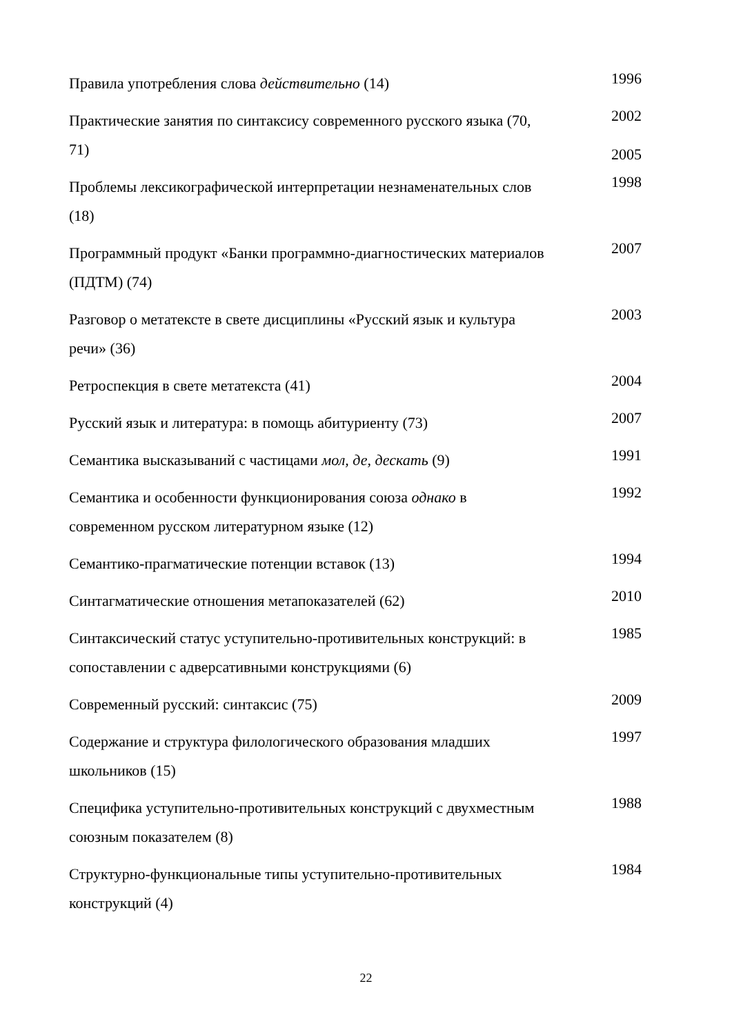| Правила употребления слова действительно (14) | 1996 |
| Практические занятия по синтаксису современного русского языка (70, 71) | 2002 2005 |
| Проблемы лексикографической интерпретации незнаменательных слов (18) | 1998 |
| Программный продукт «Банки программно-диагностических материалов (ПДТМ) (74) | 2007 |
| Разговор о метатексте в свете дисциплины «Русский язык и культура речи» (36) | 2003 |
| Ретроспекция в свете метатекста (41) | 2004 |
| Русский язык и литература: в помощь абитуриенту (73) | 2007 |
| Семантика высказываний с частицами мол, де, дескать (9) | 1991 |
| Семантика и особенности функционирования союза однако в современном русском литературном языке (12) | 1992 |
| Семантико-прагматические потенции вставок (13) | 1994 |
| Синтагматические отношения метапоказателей (62) | 2010 |
| Синтаксический статус уступительно-противительных конструкций: в сопоставлении с адверсативными конструкциями (6) | 1985 |
| Современный русский: синтаксис (75) | 2009 |
| Содержание и структура филологического образования младших школьников (15) | 1997 |
| Специфика уступительно-противительных конструкций с двухместным союзным показателем (8) | 1988 |
| Структурно-функциональные типы уступительно-противительных конструкций (4) | 1984 |
22